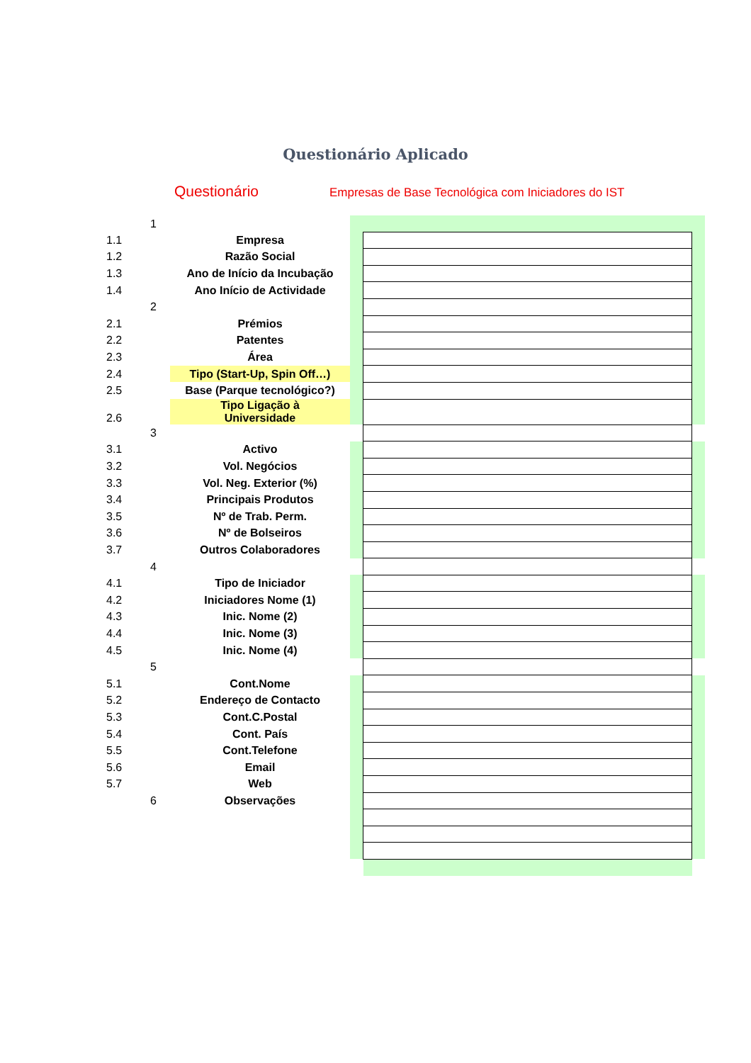Questionário Aplicado
Questionário
Empresas de Base Tecnológica com Iniciadores do IST
| | 1 | | | | |
| 1.1 | | Empresa | | | |
| 1.2 | | Razão Social | | | |
| 1.3 | | Ano de Início da Incubação | | | |
| 1.4 | | Ano Início de Actividade | | | |
| | 2 | | | | |
| 2.1 | | Prémios | | | |
| 2.2 | | Patentes | | | |
| 2.3 | | Área | | | |
| 2.4 | | Tipo (Start-Up, Spin Off…) | | | |
| 2.5 | | Base (Parque tecnológico?) | | | |
| 2.6 | | Tipo Ligação à Universidade | | | |
| | 3 | | | | |
| 3.1 | | Activo | | | |
| 3.2 | | Vol. Negócios | | | |
| 3.3 | | Vol. Neg. Exterior (%) | | | |
| 3.4 | | Principais Produtos | | | |
| 3.5 | | Nº de Trab. Perm. | | | |
| 3.6 | | Nº de Bolseiros | | | |
| 3.7 | | Outros Colaboradores | | | |
| | 4 | | | | |
| 4.1 | | Tipo de Iniciador | | | |
| 4.2 | | Iniciadores Nome (1) | | | |
| 4.3 | | Inic. Nome (2) | | | |
| 4.4 | | Inic. Nome (3) | | | |
| 4.5 | | Inic. Nome (4) | | | |
| | 5 | | | | |
| 5.1 | | Cont.Nome | | | |
| 5.2 | | Endereço de Contacto | | | |
| 5.3 | | Cont.C.Postal | | | |
| 5.4 | | Cont. País | | | |
| 5.5 | | Cont.Telefone | | | |
| 5.6 | | Email | | | |
| 5.7 | | Web | | | |
| | 6 | Observações | | | |